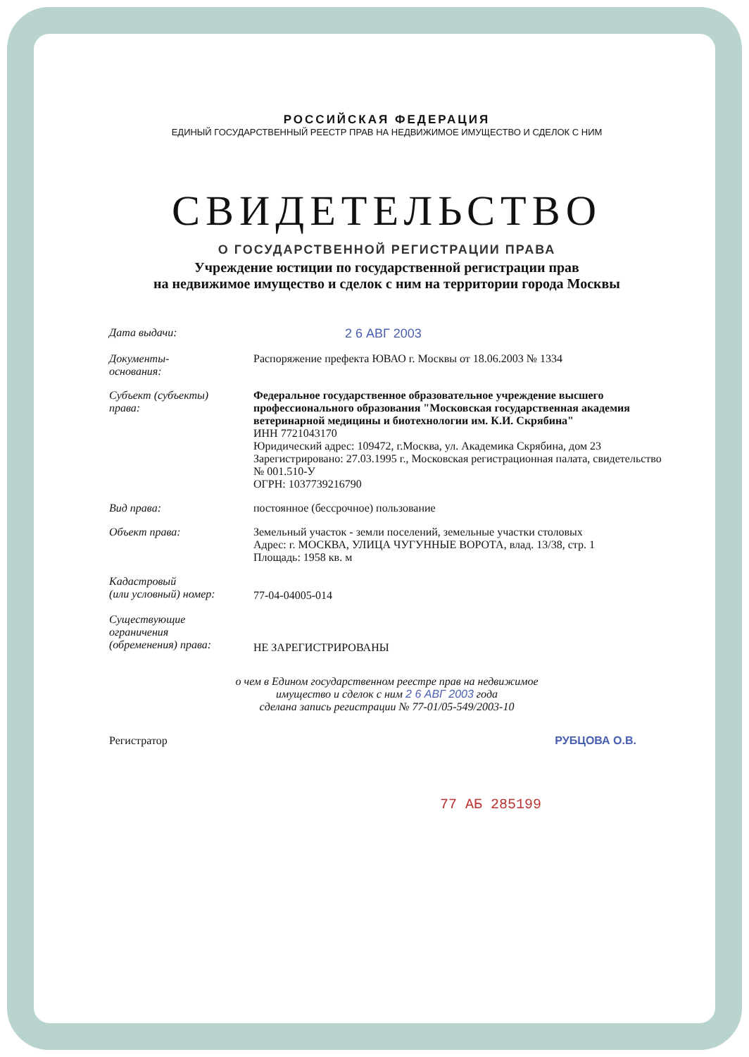РОССИЙСКАЯ ФЕДЕРАЦИЯ
ЕДИНЫЙ ГОСУДАРСТВЕННЫЙ РЕЕСТР ПРАВ НА НЕДВИЖИМОЕ ИМУЩЕСТВО И СДЕЛОК С НИМ
СВИДЕТЕЛЬСТВО
О ГОСУДАРСТВЕННОЙ РЕГИСТРАЦИИ ПРАВА
Учреждение юстиции по государственной регистрации прав
на недвижимое имущество и сделок с ним на территории города Москвы
Дата выдачи: 2 6 АВГ 2003
Документы-
основания:
Распоряжение префекта ЮВАО г. Москвы от 18.06.2003 № 1334
Субъект (субъекты)
права:
Федеральное государственное образовательное учреждение высшего профессионального образования "Московская государственная академия ветеринарной медицины и биотехнологии им. К.И. Скрябина"
ИНН 7721043170
Юридический адрес: 109472, г.Москва, ул. Академика Скрябина, дом 23
Зарегистрировано: 27.03.1995 г., Московская регистрационная палата, свидетельство № 001.510-У
ОГРН: 1037739216790
Вид права: постоянное (бессрочное) пользование
Объект права: Земельный участок - земли поселений, земельные участки столовых
Адрес: г. МОСКВА, УЛИЦА ЧУГУННЫЕ ВОРОТА, влад. 13/38, стр. 1
Площадь: 1958 кв. м
Кадастровый
(или условный) номер:
77-04-04005-014
Существующие
ограничения
(обременения) права:
НЕ ЗАРЕГИСТРИРОВАНЫ
о чем в Едином государственном реестре прав на недвижимое
имущество и сделок с ним 2 6 АВГ 2003 года
сделана запись регистрации № 77-01/05-549/2003-10
Регистратор РУБЦОВА О.В.
77 АБ 285199